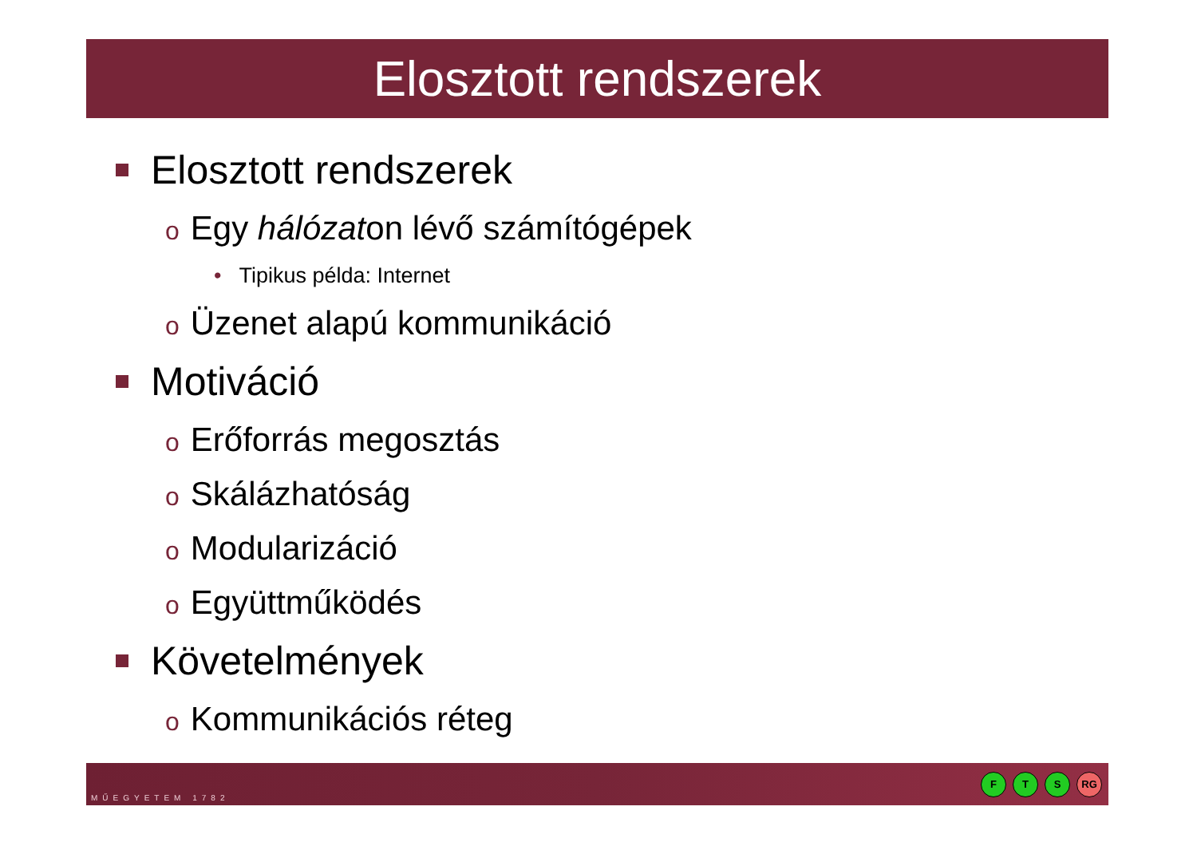Elosztott rendszerek
Elosztott rendszerek
o Egy hálózaton lévő számítógépek
• Tipikus példa: Internet
o Üzenet alapú kommunikáció
Motiváció
o Erőforrás megosztás
o Skálázhatóság
o Modularizáció
o Együttműködés
Követelmények
o Kommunikációs réteg
MŰEGYETEM 1782
F T S RG